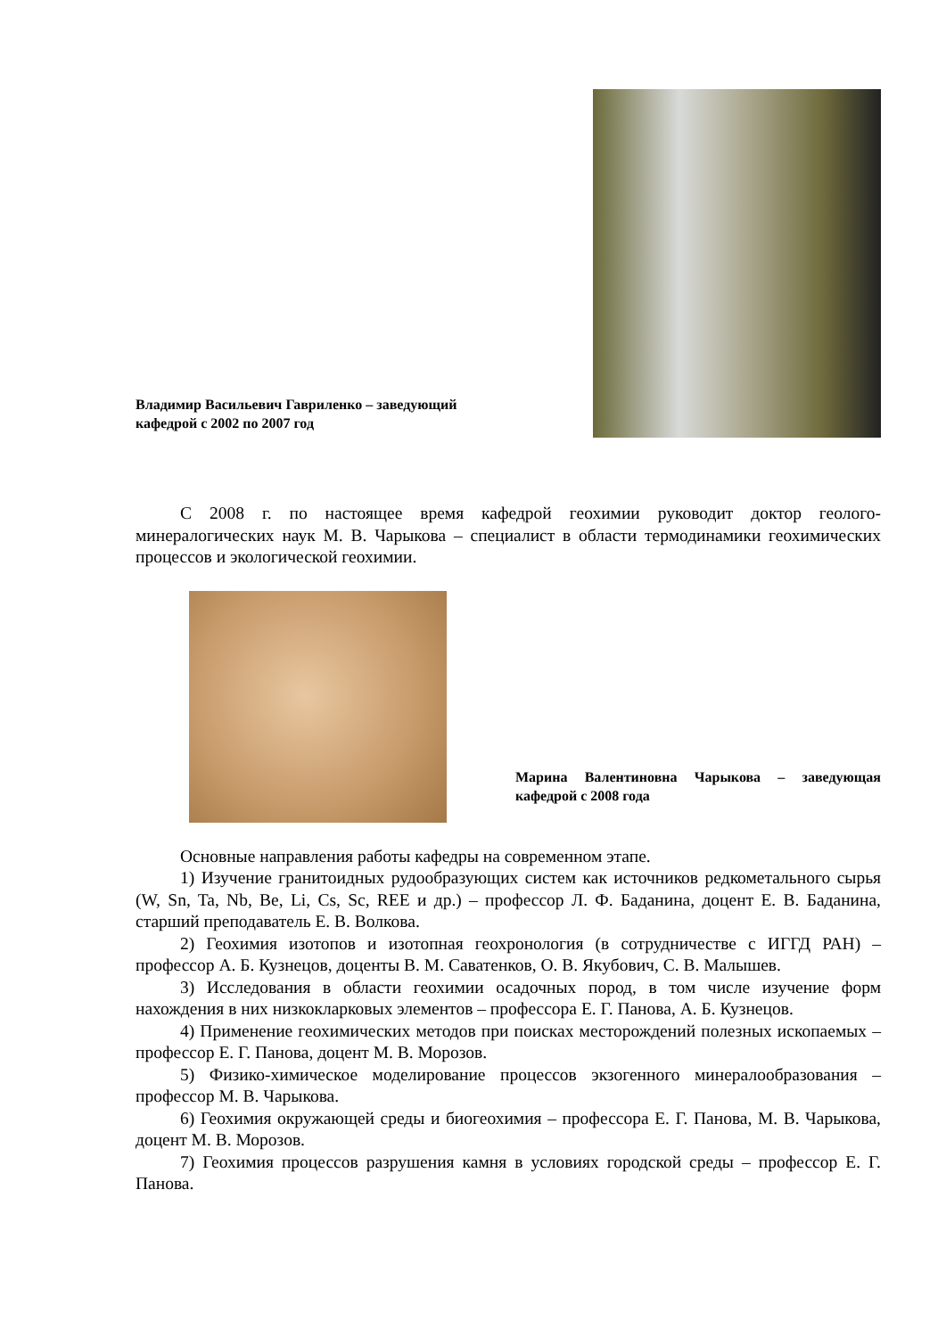Владимир Васильевич Гавриленко – заведующий кафедрой с 2002 по 2007 год
С 2008 г. по настоящее время кафедрой геохимии руководит доктор геолого-минералогических наук М. В. Чарыкова – специалист в области термодинамики геохимических процессов и экологической геохимии.
Марина Валентиновна Чарыкова – заведующая кафедрой с 2008 года
Основные направления работы кафедры на современном этапе.
1) Изучение гранитоидных рудообразующих систем как источников редкометального сырья (W, Sn, Ta, Nb, Be, Li, Cs, Sc, REE и др.) – профессор Л. Ф. Баданина, доцент Е. В. Баданина, старший преподаватель Е. В. Волкова.
2) Геохимия изотопов и изотопная геохронология (в сотрудничестве с ИГГД РАН) – профессор А. Б. Кузнецов, доценты В. М. Саватенков, О. В. Якубович, С. В. Малышев.
3) Исследования в области геохимии осадочных пород, в том числе изучение форм нахождения в них низкокларковых элементов – профессора Е. Г. Панова, А. Б. Кузнецов.
4) Применение геохимических методов при поисках месторождений полезных ископаемых – профессор Е. Г. Панова, доцент М. В. Морозов.
5) Физико-химическое моделирование процессов экзогенного минералообразования – профессор М. В. Чарыкова.
6) Геохимия окружающей среды и биогеохимия – профессора Е. Г. Панова, М. В. Чарыкова, доцент М. В. Морозов.
7) Геохимия процессов разрушения камня в условиях городской среды – профессор Е. Г. Панова.